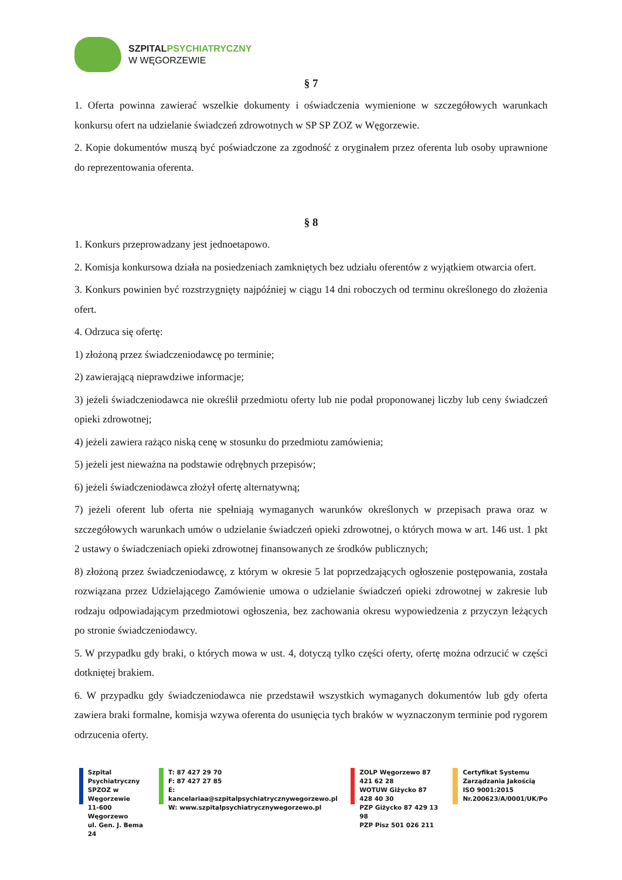SZPITAL PSYCHIATRYCZNY
W WĘGORZEWIE
§ 7
1. Oferta powinna zawierać wszelkie dokumenty i oświadczenia wymienione w szczegółowych warunkach konkursu ofert na udzielanie świadczeń zdrowotnych w SP SP ZOZ w Węgorzewie.
2. Kopie dokumentów muszą być poświadczone za zgodność z oryginałem przez oferenta lub osoby uprawnione do reprezentowania oferenta.
§ 8
1. Konkurs przeprowadzany jest jednoetapowo.
2. Komisja konkursowa działa na posiedzeniach zamkniętych bez udziału oferentów z wyjątkiem otwarcia ofert.
3. Konkurs powinien być rozstrzygnięty najpóźniej w ciągu 14 dni roboczych od terminu określonego do złożenia ofert.
4. Odrzuca się ofertę:
1) złożoną przez świadczeniodawcę po terminie;
2) zawierającą nieprawdziwe informacje;
3) jeżeli świadczeniodawca nie określił przedmiotu oferty lub nie podał proponowanej liczby lub ceny świadczeń opieki zdrowotnej;
4) jeżeli zawiera rażąco niską cenę w stosunku do przedmiotu zamówienia;
5) jeżeli jest nieważna na podstawie odrębnych przepisów;
6) jeżeli świadczeniodawca złożył ofertę alternatywną;
7) jeżeli oferent lub oferta nie spełniają wymaganych warunków określonych w przepisach prawa oraz w szczegółowych warunkach umów o udzielanie świadczeń opieki zdrowotnej, o których mowa w art. 146 ust. 1 pkt 2 ustawy o świadczeniach opieki zdrowotnej finansowanych ze środków publicznych;
8) złożoną przez świadczeniodawcę, z którym w okresie 5 lat poprzedzających ogłoszenie postępowania, została rozwiązana przez Udzielającego Zamówienie umowa o udzielanie świadczeń opieki zdrowotnej w zakresie lub rodzaju odpowiadającym przedmiotowi ogłoszenia, bez zachowania okresu wypowiedzenia z przyczyn leżących po stronie świadczeniodawcy.
5. W przypadku gdy braki, o których mowa w ust. 4, dotyczą tylko części oferty, ofertę można odrzucić w części dotkniętej brakiem.
6. W przypadku gdy świadczeniodawca nie przedstawił wszystkich wymaganych dokumentów lub gdy oferta zawiera braki formalne, komisja wzywa oferenta do usunięcia tych braków w wyznaczonym terminie pod rygorem odrzucenia oferty.
Szpital Psychiatryczny
SPZOZ w Węgorzewie
11-600 Węgorzewo
ul. Gen. J. Bema 24
T: 87 427 29 70
F: 87 427 27 85
E: kancelariaa@szpitalpsychiatrycznywegorzewo.pl
W: www.szpitalpsychiatrycznywegorzewo.pl
ZOLP Węgorzewo 87 421 62 28
WOTUW Giżycko 87 428 40 30
PZP Giżycko 87 429 13 98
PZP Pisz 501 026 211
Certyfikat Systemu
Zarządzania Jakością
ISO 9001:2015
Nr.200623/A/0001/UK/Po